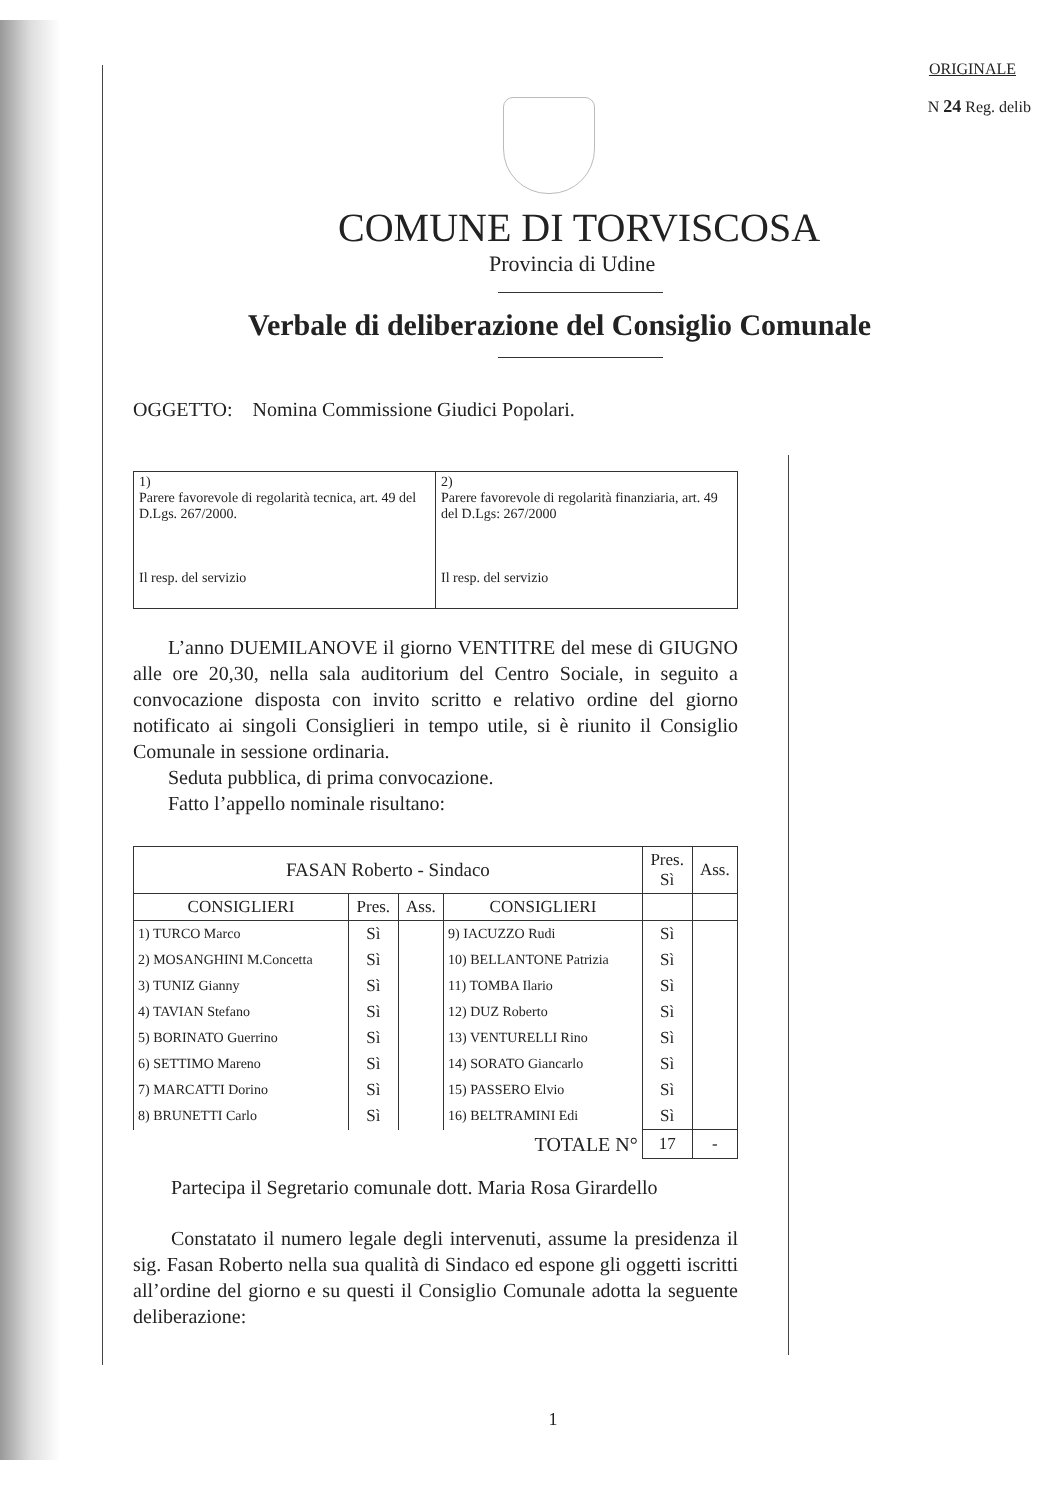ORIGINALE
N 24 Reg. delib
COMUNE DI TORVISCOSA
Provincia di Udine
Verbale di deliberazione del Consiglio Comunale
OGGETTO: Nomina Commissione Giudici Popolari.
| 1) Parere favorevole di regolarità tecnica, art. 49 del D.Lgs. 267/2000. Il resp. del servizio | 2) Parere favorevole di regolarità finanziaria, art. 49 del D.Lgs: 267/2000 Il resp. del servizio |
L’anno DUEMILANOVE il giorno VENTITRE del mese di GIUGNO alle ore 20,30, nella sala auditorium del Centro Sociale, in seguito a convocazione disposta con invito scritto e relativo ordine del giorno notificato ai singoli Consiglieri in tempo utile, si è riunito il Consiglio Comunale in sessione ordinaria.
Seduta pubblica, di prima convocazione.
Fatto l’appello nominale risultano:
| FASAN Roberto - Sindaco | | | | Pres. Sì | Ass. |
| CONSIGLIERI | Pres. | Ass. | CONSIGLIERI | | |
| 1) TURCO Marco | Sì | | 9) IACUZZO Rudi | Sì | |
| 2) MOSANGHINI M.Concetta | Sì | | 10) BELLANTONE Patrizia | Sì | |
| 3) TUNIZ Gianny | Sì | | 11) TOMBA Ilario | Sì | |
| 4) TAVIAN Stefano | Sì | | 12) DUZ Roberto | Sì | |
| 5) BORINATO Guerrino | Sì | | 13) VENTURELLI Rino | Sì | |
| 6) SETTIMO Mareno | Sì | | 14) SORATO Giancarlo | Sì | |
| 7) MARCATTI Dorino | Sì | | 15) PASSERO Elvio | Sì | |
| 8) BRUNETTI Carlo | Sì | | 16) BELTRAMINI Edi | Sì | |
| TOTALE N° | | | | 17 | - |
Partecipa il Segretario comunale dott. Maria Rosa Girardello
Constatato il numero legale degli intervenuti, assume la presidenza il sig. Fasan Roberto nella sua qualità di Sindaco ed espone gli oggetti iscritti all’ordine del giorno e su questi il Consiglio Comunale adotta la seguente deliberazione:
1